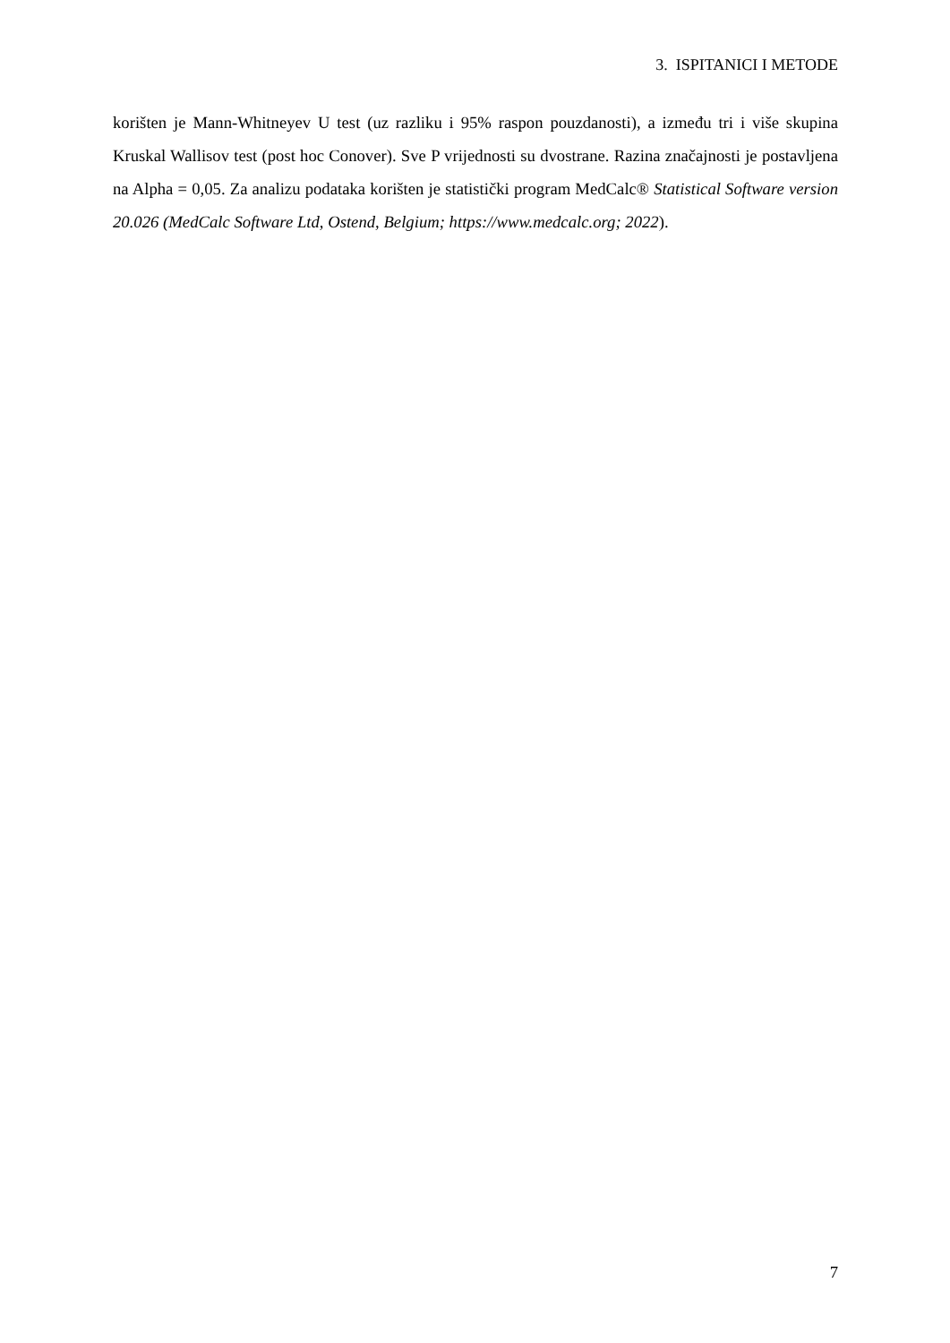3. ISPITANICI I METODE
korišten je Mann-Whitneyev U test (uz razliku i 95% raspon pouzdanosti), a između tri i više skupina Kruskal Wallisov test (post hoc Conover). Sve P vrijednosti su dvostrane. Razina značajnosti je postavljena na Alpha = 0,05. Za analizu podataka korišten je statistički program MedCalc® Statistical Software version 20.026 (MedCalc Software Ltd, Ostend, Belgium; https://www.medcalc.org; 2022).
7